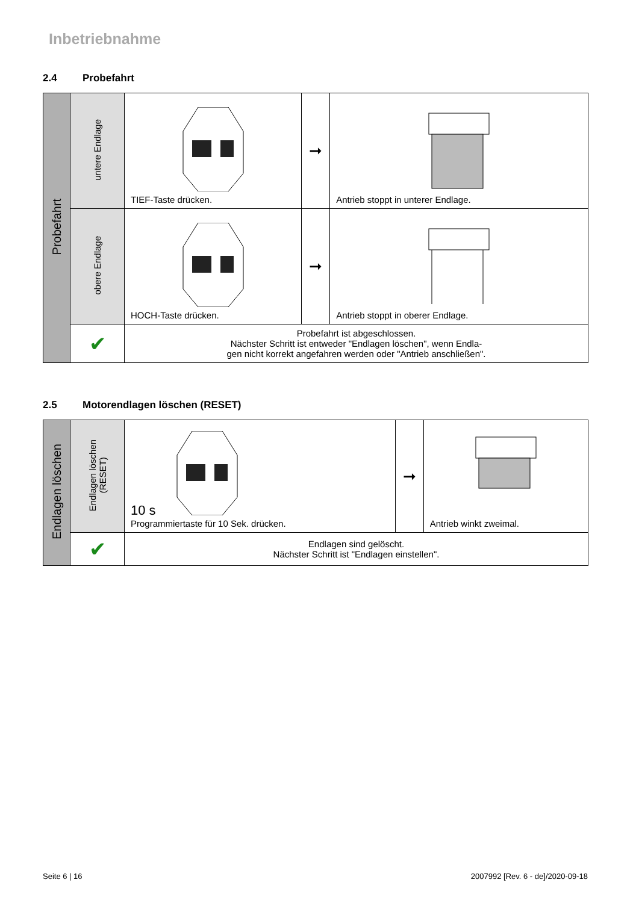Inbetriebnahme
2.4 Probefahrt
| Probefahrt | untere Endlage | TIEF-Taste drücken. | ➞ | Antrieb stoppt in unterer Endlage. |
| | obere Endlage | HOCH-Taste drücken. | ➞ | Antrieb stoppt in oberer Endlage. |
| | ✔ | Probefahrt ist abgeschlossen. Nächster Schritt ist entweder "Endlagen löschen", wenn Endla- gen nicht korrekt angefahren werden oder "Antrieb anschließen". | | |
2.5 Motorendlagen löschen (RESET)
| Endlagen löschen | Endlagen löschen (RESET) | 10 s Programmiertaste für 10 Sek. drücken. | ➞ | Antrieb winkt zweimal. |
| | ✔ | Endlagen sind gelöscht. Nächster Schritt ist "Endlagen einstellen". | | |
Seite 6 | 16 2007992 [Rev. 6 - de]/2020-09-18